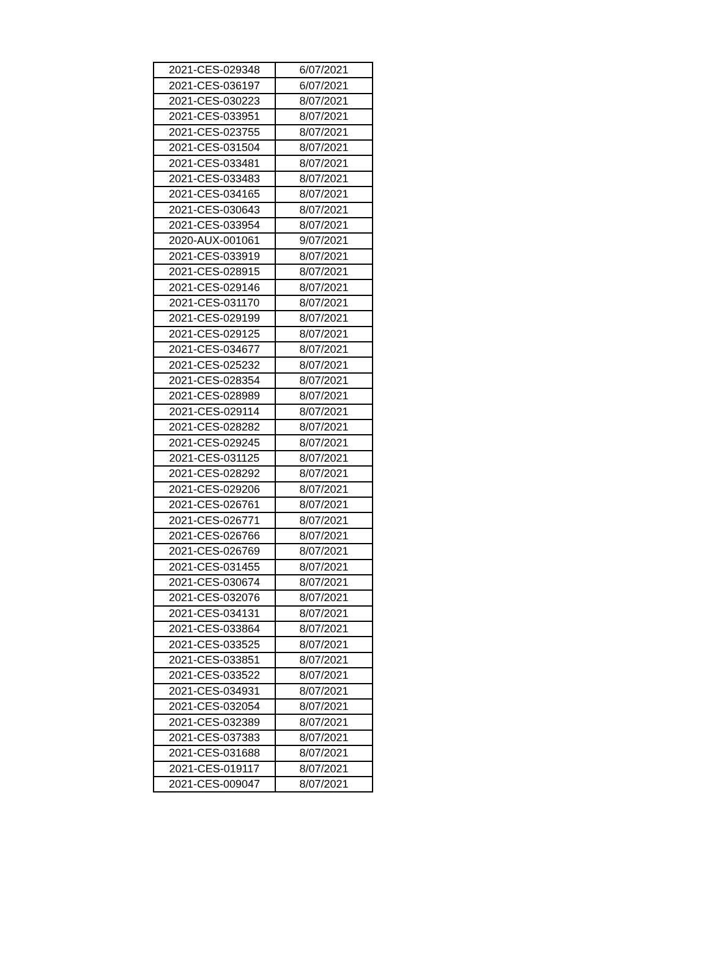| 2021-CES-029348 | 6/07/2021 |
| 2021-CES-036197 | 6/07/2021 |
| 2021-CES-030223 | 8/07/2021 |
| 2021-CES-033951 | 8/07/2021 |
| 2021-CES-023755 | 8/07/2021 |
| 2021-CES-031504 | 8/07/2021 |
| 2021-CES-033481 | 8/07/2021 |
| 2021-CES-033483 | 8/07/2021 |
| 2021-CES-034165 | 8/07/2021 |
| 2021-CES-030643 | 8/07/2021 |
| 2021-CES-033954 | 8/07/2021 |
| 2020-AUX-001061 | 9/07/2021 |
| 2021-CES-033919 | 8/07/2021 |
| 2021-CES-028915 | 8/07/2021 |
| 2021-CES-029146 | 8/07/2021 |
| 2021-CES-031170 | 8/07/2021 |
| 2021-CES-029199 | 8/07/2021 |
| 2021-CES-029125 | 8/07/2021 |
| 2021-CES-034677 | 8/07/2021 |
| 2021-CES-025232 | 8/07/2021 |
| 2021-CES-028354 | 8/07/2021 |
| 2021-CES-028989 | 8/07/2021 |
| 2021-CES-029114 | 8/07/2021 |
| 2021-CES-028282 | 8/07/2021 |
| 2021-CES-029245 | 8/07/2021 |
| 2021-CES-031125 | 8/07/2021 |
| 2021-CES-028292 | 8/07/2021 |
| 2021-CES-029206 | 8/07/2021 |
| 2021-CES-026761 | 8/07/2021 |
| 2021-CES-026771 | 8/07/2021 |
| 2021-CES-026766 | 8/07/2021 |
| 2021-CES-026769 | 8/07/2021 |
| 2021-CES-031455 | 8/07/2021 |
| 2021-CES-030674 | 8/07/2021 |
| 2021-CES-032076 | 8/07/2021 |
| 2021-CES-034131 | 8/07/2021 |
| 2021-CES-033864 | 8/07/2021 |
| 2021-CES-033525 | 8/07/2021 |
| 2021-CES-033851 | 8/07/2021 |
| 2021-CES-033522 | 8/07/2021 |
| 2021-CES-034931 | 8/07/2021 |
| 2021-CES-032054 | 8/07/2021 |
| 2021-CES-032389 | 8/07/2021 |
| 2021-CES-037383 | 8/07/2021 |
| 2021-CES-031688 | 8/07/2021 |
| 2021-CES-019117 | 8/07/2021 |
| 2021-CES-009047 | 8/07/2021 |